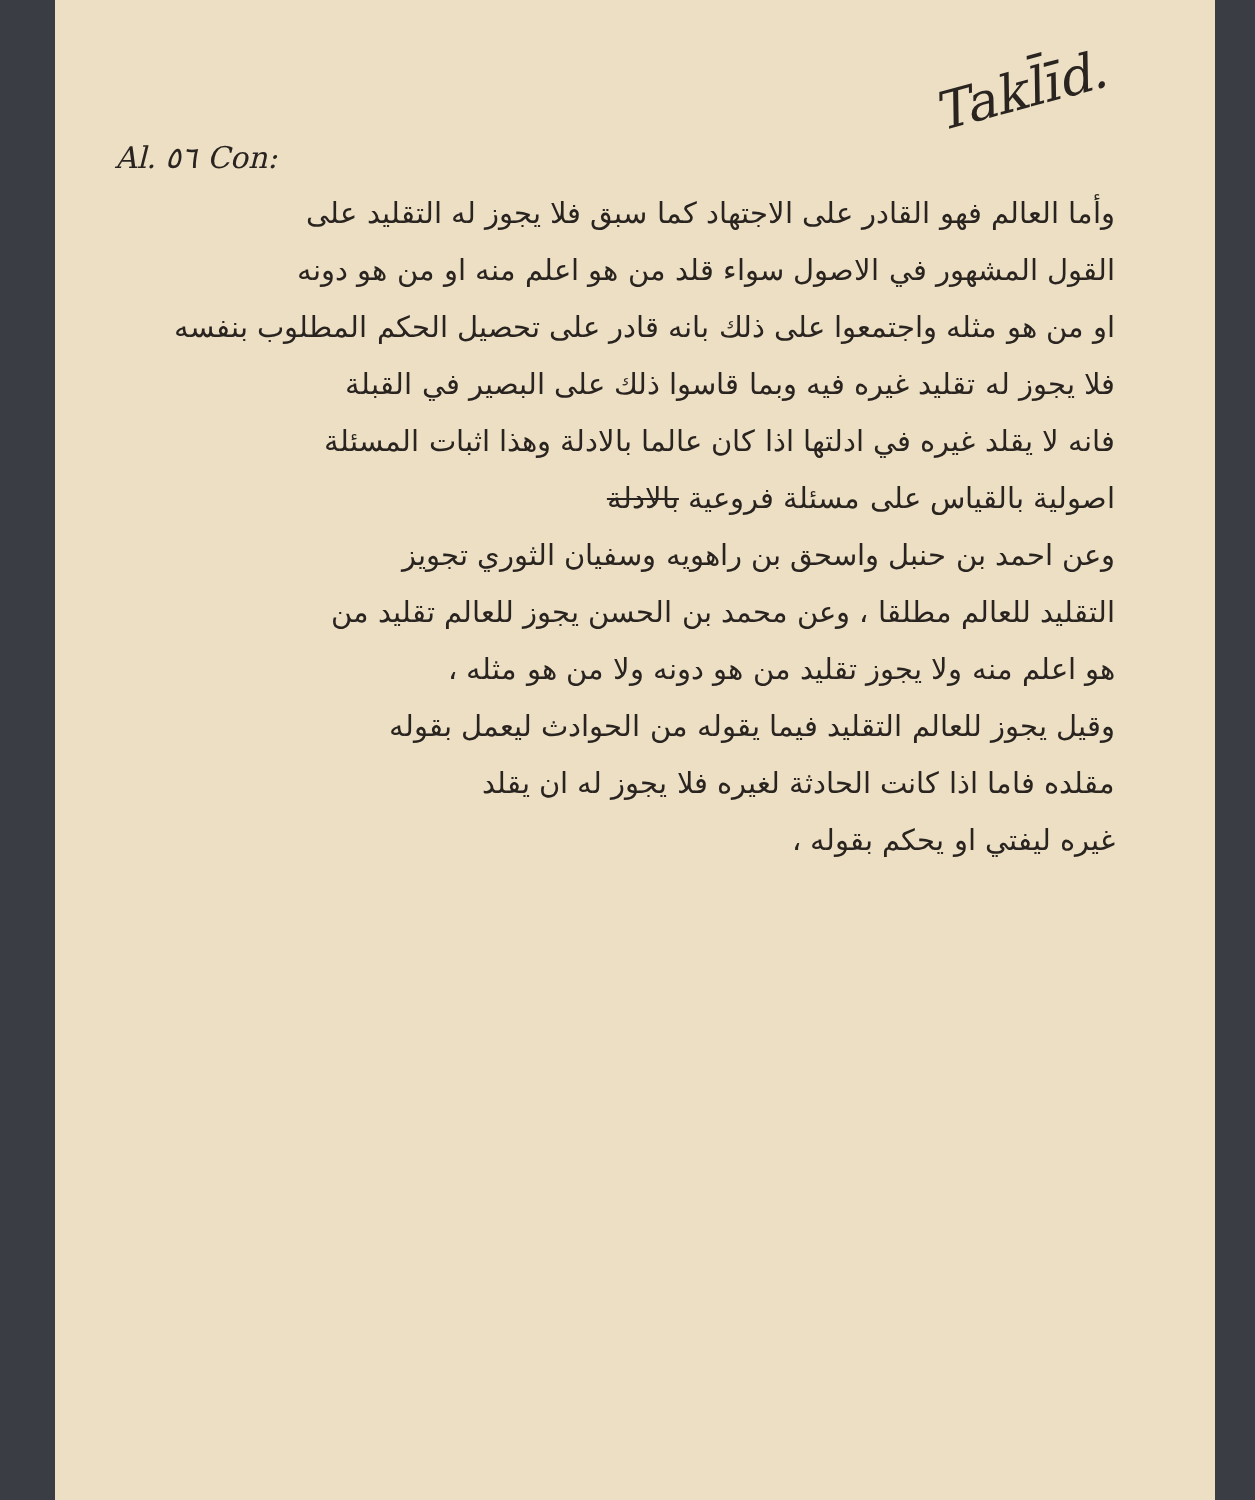Al. ٥٦ Con: Takl̄īd.
وأما العالم فهو القادر على الاجتهاد كما سبق فلا يجوز له التقليد على
القول المشهور في الاصول سواء قلد من هو اعلم منه او من هو دونه
او من هو مثله واجتمعوا على ذلك بانه قادر على تحصيل الحكم المطلوب بنفسه
فلا يجوز له تقليد غيره فيه وبما قاسوا ذلك على البصير في القبلة
فانه لا يقلد غيره في ادلتها اذا كان عالما بالادلة وهذا اثبات المسئلة
اصولية بالقياس على مسئلة فروعية بالادلة
وعن احمد بن حنبل واسحق بن راهويه وسفيان الثوري تجويز
التقليد للعالم مطلقا ، وعن محمد بن الحسن يجوز للعالم تقليد من
هو اعلم منه ولا يجوز تقليد من هو دونه ولا من هو مثله ،
وقيل يجوز للعالم التقليد فيما يقوله من الحوادث ليعمل بقوله
مقلده فاما اذا كانت الحادثة لغيره فلا يجوز له ان يقلد
غيره ليفتي او يحكم بقوله ،